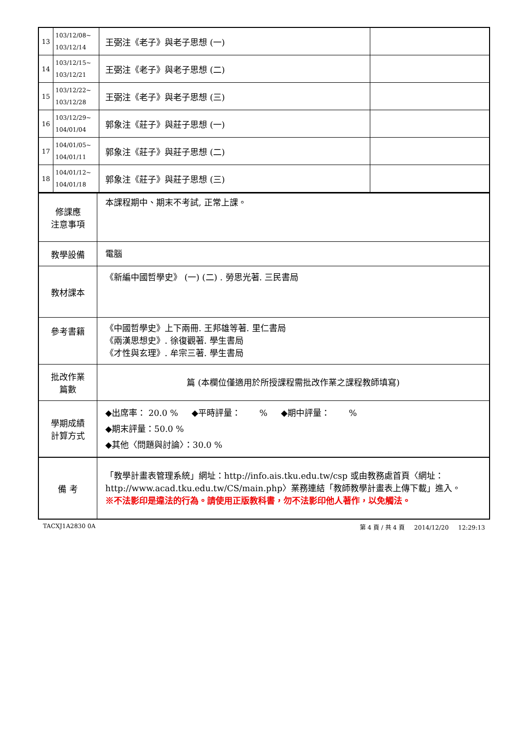| 13 | 103/12/08~ 103/12/14 | 王弼注《老子》與老子思想 (一) | |
| 14 | 103/12/15~ 103/12/21 | 王弼注《老子》與老子思想 (二) | |
| 15 | 103/12/22~ 103/12/28 | 王弼注《老子》與老子思想 (三) | |
| 16 | 103/12/29~ 104/01/04 | 郭象注《莊子》與莊子思想 (一) | |
| 17 | 104/01/05~ 104/01/11 | 郭象注《莊子》與莊子思想 (二) | |
| 18 | 104/01/12~ 104/01/18 | 郭象注《莊子》與莊子思想 (三) | |
| 修課應 注意事項 | 本課程期中、期末不考試, 正常上課。 |
| 教學設備 | 電腦 |
| 教材課本 | 《新編中國哲學史》 (一) (二) . 勞思光著. 三民書局 |
| 參考書籍 | 《中國哲學史》上下兩冊. 王邦雄等著. 里仁書局 《兩漢思想史》. 徐復觀著. 學生書局 《才性與玄理》. 牟宗三著. 學生書局 |
| 批改作業 篇數 | 篇 (本欄位僅適用於所授課程需批改作業之課程教師填寫) |
| 學期成績 計算方式 | ◆出席率： 20.0 % ◆平時評量： % ◆期中評量： % ◆期末評量：50.0 % ◆其他〈問題與討論〉：30.0 % |
| 備 考 | 「教學計畫表管理系統」網址： http://info.ais.tku.edu.tw/csp 或由教務處首頁〈網址： http://www.acad.tku.edu.tw/CS/main.php 〉業務連結「教師教學計畫表上傳下載」進入。 ※不法影印是違法的行為。請使用正版教科書，勿不法影印他人著作，以免觸法。 |
TACXJ1A2830 0A 第 4 頁 / 共 4 頁 2014/12/20 12:29:13